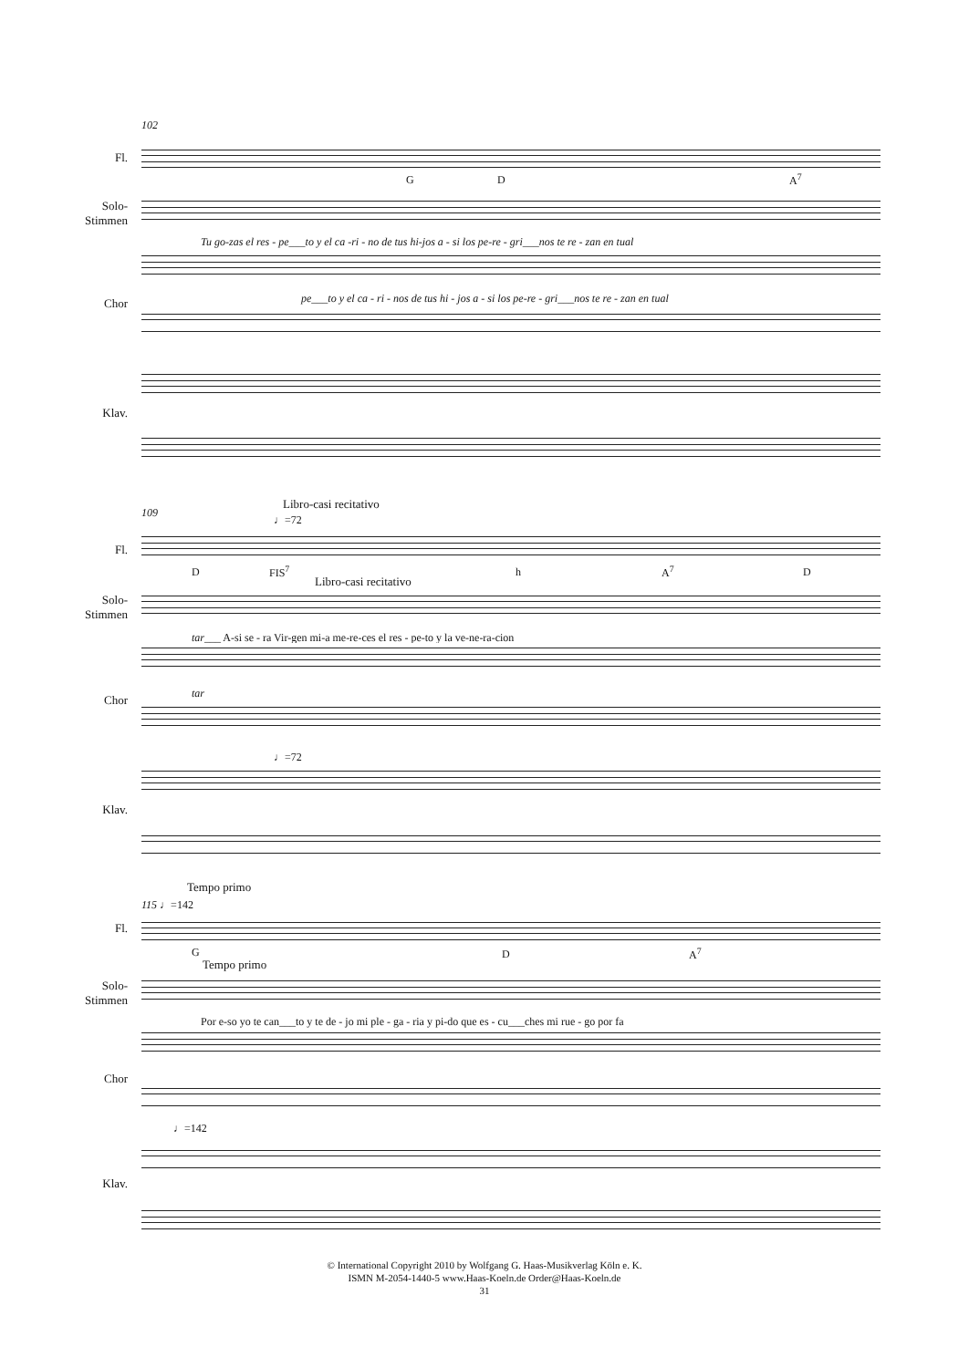102
Fl.
G D A<sup>7</sup>
Solo-
Stimmen
Tu go-zas el res - pe___to y el ca -ri - no de tus hi-jos a - si los pe-re - gri___nos te re - zan en tual
Chor pe___to y el ca - ri - nos de tus hi - jos a - si los pe-re - gri___nos te re - zan en tual
Klav.
109
Libro-casi recitativo
♩=72
Fl.
D FIS<sup>7</sup> h A<sup>7</sup> D
Libro-casi recitativo
Solo-
Stimmen
tar___ A-si se - ra Vir-gen mi-a me-re-ces el res - pe-to y la ve-ne-ra-cion
Chor tar
♩=72
Klav.
Tempo primo
115 ♩=142
Fl.
G D A<sup>7</sup>
Tempo primo
Solo-
Stimmen
Por e-so yo te can___to y te de - jo mi ple - ga - ria y pi-do que es - cu___ches mi rue - go por fa
Chor
♩=142
Klav.
© International Copyright 2010 by Wolfgang G. Haas-Musikverlag Köln e. K.
ISMN M-2054-1440-5 www.Haas-Koeln.de Order@Haas-Koeln.de
31